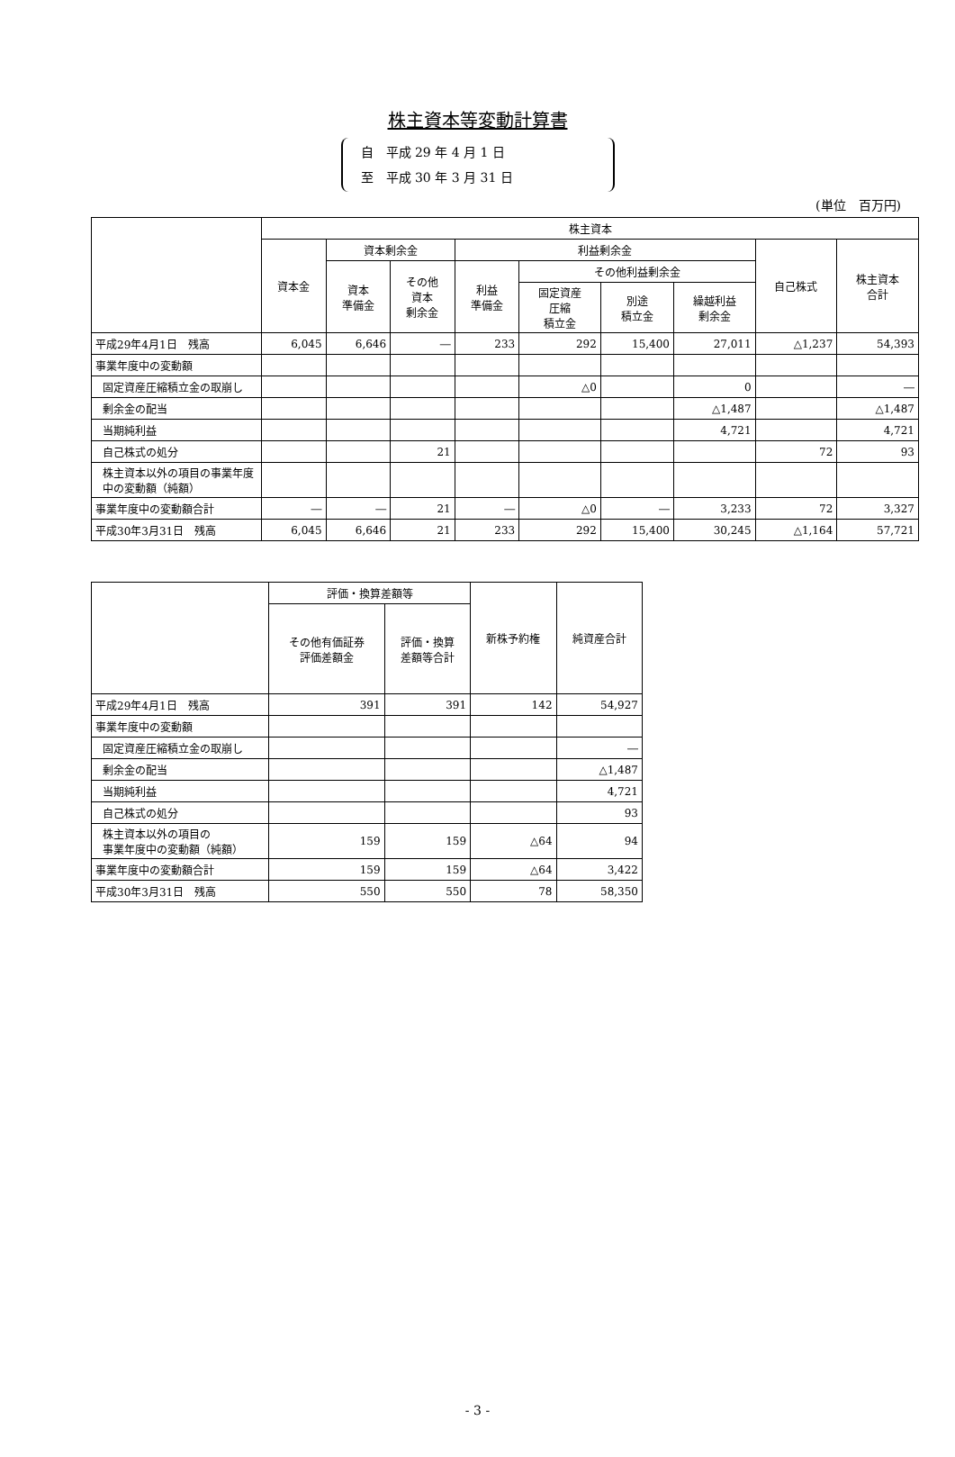株主資本等変動計算書
自　平成 29 年 4 月 1 日
至　平成 30 年 3 月 31 日
(単位　百万円)
| | 株主資本 | | | | | | | | |
| --- | --- | --- | --- | --- | --- | --- | --- | --- | --- |
| | 資本金 | 資本剰余金 | | 利益剰余金 | | | | 自己株式 | 株主資本 合計 |
| | | 資本 準備金 | その他 資本 剰余金 | 利益 準備金 | その他利益剰余金 | | | | |
| | | | | | 固定資産 圧縮 積立金 | 別途 積立金 | 繰越利益 剰余金 | | |
| 平成29年4月1日 残高 | 6,045 | 6,646 | ― | 233 | 292 | 15,400 | 27,011 | △1,237 | 54,393 |
| 事業年度中の変動額 | | | | | | | | | |
| 固定資産圧縮積立金の取崩し | | | | | △0 | | 0 | | ― |
| 剰余金の配当 | | | | | | | △1,487 | | △1,487 |
| 当期純利益 | | | | | | | 4,721 | | 4,721 |
| 自己株式の処分 | | | 21 | | | | | 72 | 93 |
| 株主資本以外の項目の事業年度中の変動額（純額） | | | | | | | | | |
| 事業年度中の変動額合計 | ― | ― | 21 | ― | △0 | ― | 3,233 | 72 | 3,327 |
| 平成30年3月31日 残高 | 6,045 | 6,646 | 21 | 233 | 292 | 15,400 | 30,245 | △1,164 | 57,721 |
| | 評価・換算差額等 | | 新株予約権 | 純資産合計 |
| --- | --- | --- | --- | --- |
| | その他有価証券 評価差額金 | 評価・換算 差額等合計 | | |
| 平成29年4月1日 残高 | 391 | 391 | 142 | 54,927 |
| 事業年度中の変動額 | | | | |
| 固定資産圧縮積立金の取崩し | | | | ― |
| 剰余金の配当 | | | | △1,487 |
| 当期純利益 | | | | 4,721 |
| 自己株式の処分 | | | | 93 |
| 株主資本以外の項目の 事業年度中の変動額（純額） | 159 | 159 | △64 | 94 |
| 事業年度中の変動額合計 | 159 | 159 | △64 | 3,422 |
| 平成30年3月31日 残高 | 550 | 550 | 78 | 58,350 |
- 3 -